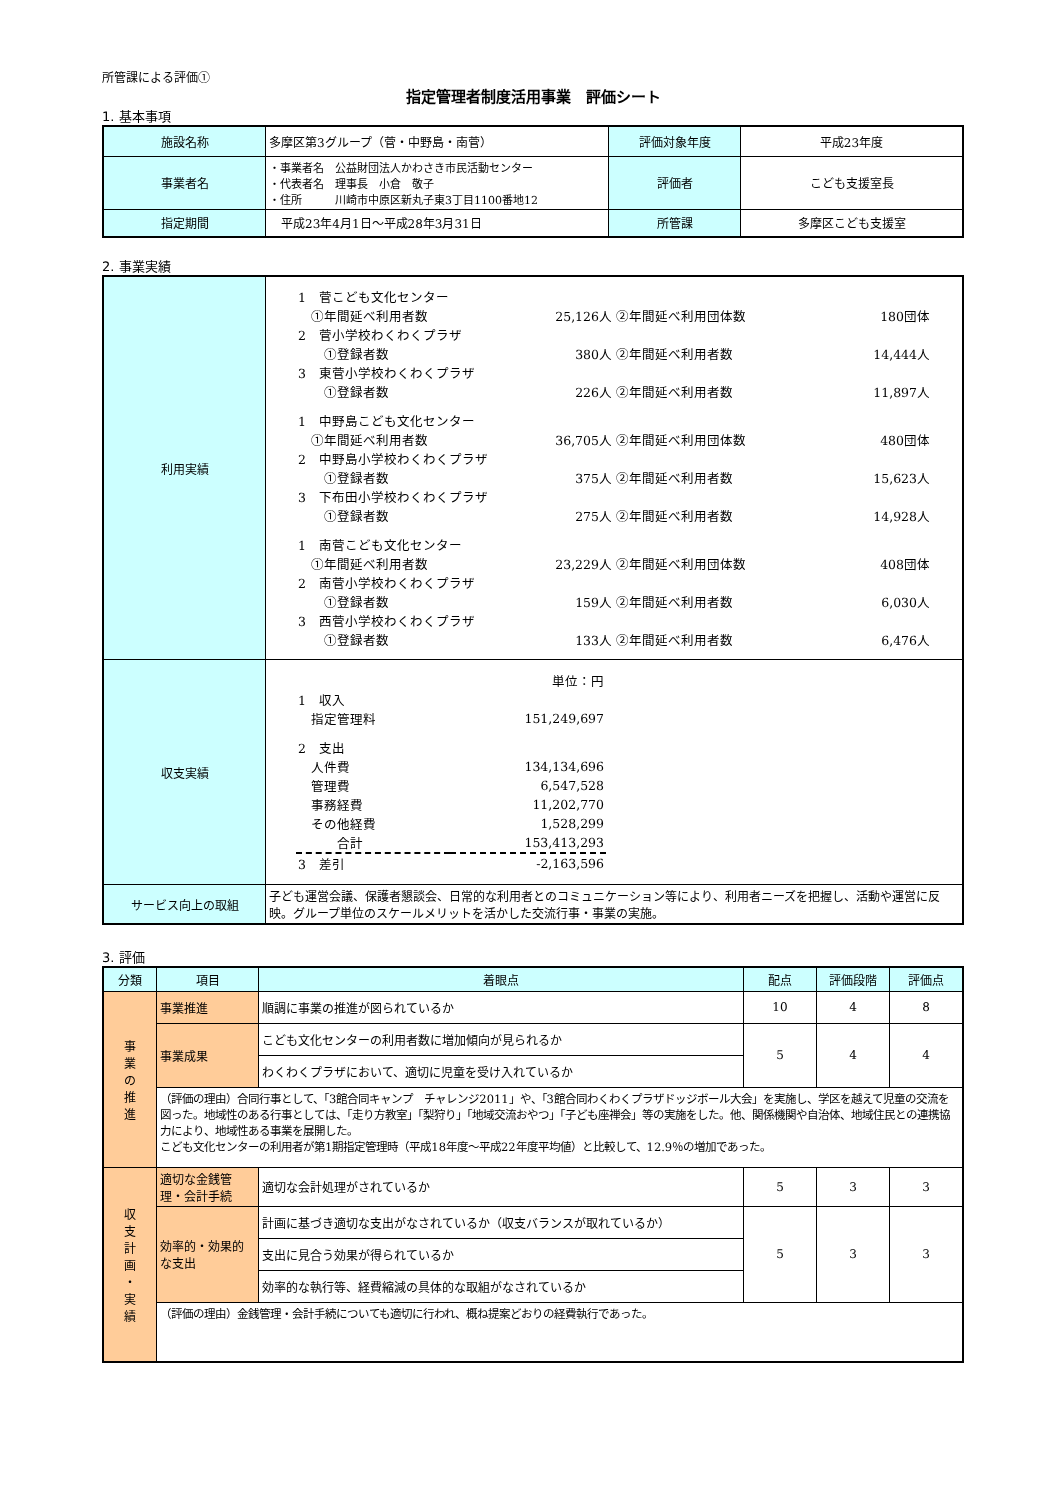所管課による評価①
指定管理者制度活用事業　評価シート
1. 基本事項
| 施設名称 | 多摩区第3グループ（菅・中野島・南菅） | 評価対象年度 | 平成23年度 |
| 事業者名 | ・事業者名 公益財団法人かわさき市民活動センター ・代表者名 理事長 小倉 敬子 ・住所 川崎市中原区新丸子東3丁目1100番地12 | 評価者 | こども支援室長 |
| 指定期間 | 平成23年4月1日～平成28年3月31日 | 所管課 | 多摩区こども支援室 |
2. 事業実績
| 利用実績 | / 1 菅こども文化センター / / / / / ①年間延べ利用者数 / 25,126人 / ②年間延べ利用団体数 / 180団体 / / 2 菅小学校わくわくプラザ / / / / / ①登録者数 / 380人 / ②年間延べ利用者数 / 14,444人 / / 3 東菅小学校わくわくプラザ / / / / / ①登録者数 / 226人 / ②年間延べ利用者数 / 11,897人 / / 1 中野島こども文化センター / / / / / ①年間延べ利用者数 / 36,705人 / ②年間延べ利用団体数 / 480団体 / / 2 中野島小学校わくわくプラザ / / / / / ①登録者数 / 375人 / ②年間延べ利用者数 / 15,623人 / / 3 下布田小学校わくわくプラザ / / / / / ①登録者数 / 275人 / ②年間延べ利用者数 / 14,928人 / / 1 南菅こども文化センター / / / / / ①年間延べ利用者数 / 23,229人 / ②年間延べ利用団体数 / 408団体 / / 2 南菅小学校わくわくプラザ / / / / / ①登録者数 / 159人 / ②年間延べ利用者数 / 6,030人 / / 3 西菅小学校わくわくプラザ / / / / / ①登録者数 / 133人 / ②年間延べ利用者数 / 6,476人 / |
| 収支実績 | / / 単位：円 / / 1 収入 / / / 指定管理料 / 151,249,697 / / 2 支出 / / / 人件費 / 134,134,696 / / 管理費 / 6,547,528 / / 事務経費 / 11,202,770 / / その他経費 / 1,528,299 / / 合計 / 153,413,293 / / 3 差引 / -2,163,596 / |
| サービス向上の取組 | 子ども運営会議、保護者懇談会、日常的な利用者とのコミュニケーション等により、利用者ニーズを把握し、活動や運営に反映。グループ単位のスケールメリットを活かした交流行事・事業の実施。 |
3. 評価
| 分類 | 項目 | 着眼点 | 配点 | 評価段階 | 評価点 |
| --- | --- | --- | --- | --- | --- |
| 事 業 の 推 進 | 事業推進 | 順調に事業の推進が図られているか | 10 | 4 | 8 |
| | 事業成果 | こども文化センターの利用者数に増加傾向が見られるか | 5 | 4 | 4 |
| | | わくわくプラザにおいて、適切に児童を受け入れているか | | | |
| | （評価の理由）合同行事として、「3館合同キャンプ チャレンジ2011」や、「3館合同わくわくプラザドッジボール大会」を実施し、学区を越えて児童の交流を図った。地域性のある行事としては、「走り方教室」「梨狩り」「地域交流おやつ」「子ども座禅会」等の実施をした。他、関係機関や自治体、地域住民との連携協力により、地域性ある事業を展開した。 こども文化センターの利用者が第1期指定管理時（平成18年度～平成22年度平均値）と比較して、12.9％の増加であった。 | | | | |
| 収 支 計 画 ・ 実 績 | 適切な金銭管理・会計手続 | 適切な会計処理がされているか | 5 | 3 | 3 |
| | 効率的・効果的な支出 | 計画に基づき適切な支出がなされているか（収支バランスが取れているか） | 5 | 3 | 3 |
| | | 支出に見合う効果が得られているか | | | |
| | | 効率的な執行等、経費縮減の具体的な取組がなされているか | | | |
| | （評価の理由）金銭管理・会計手続についても適切に行われ、概ね提案どおりの経費執行であった。 | | | | |